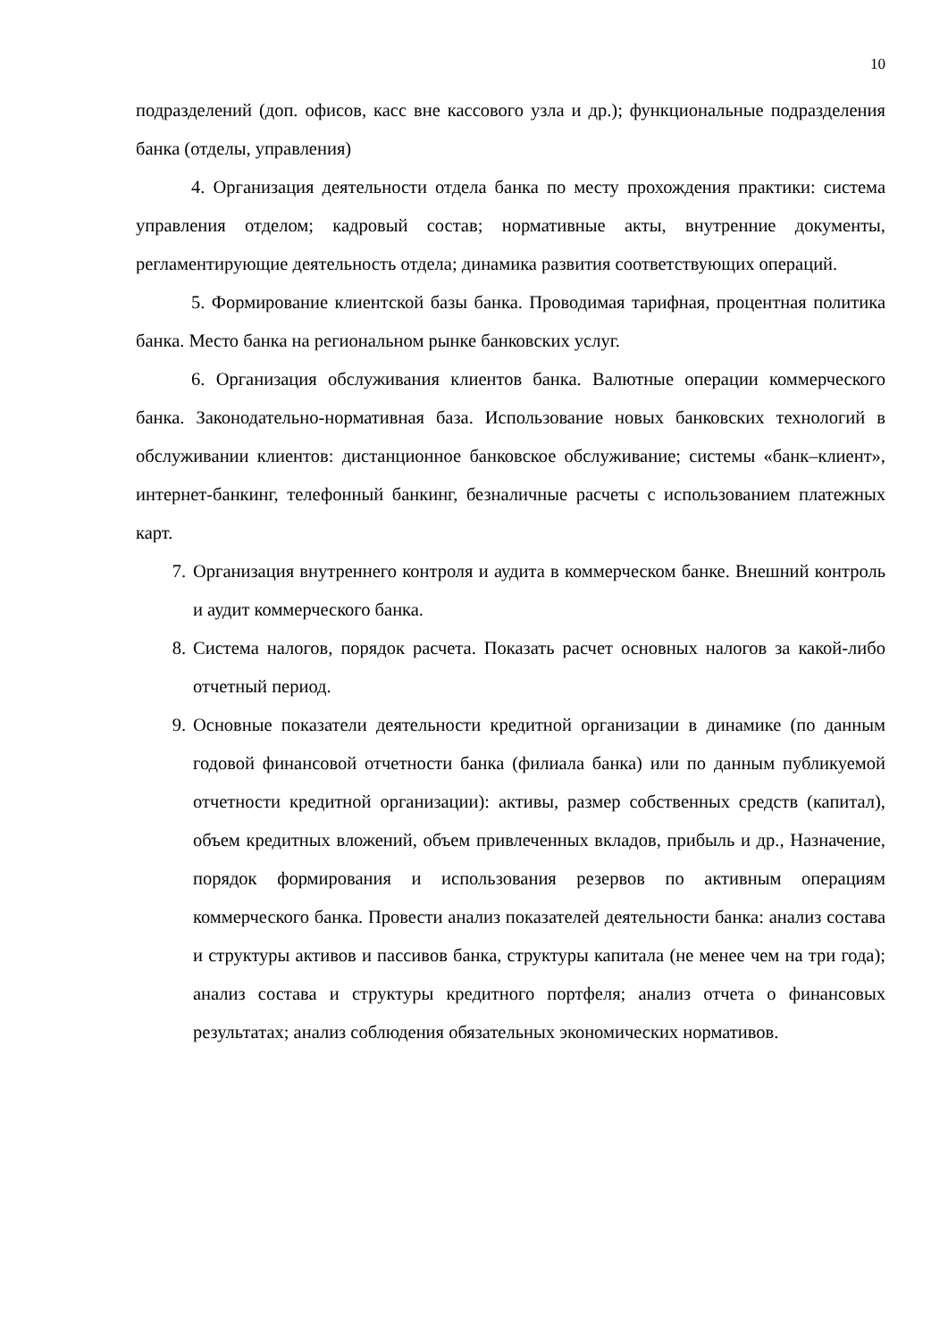10
подразделений (доп. офисов, касс вне кассового узла и др.); функциональные подразделения банка (отделы, управления)
4. Организация деятельности отдела банка по месту прохождения практики: система управления отделом; кадровый состав; нормативные акты, внутренние документы, регламентирующие деятельность отдела; динамика развития соответствующих операций.
5. Формирование клиентской базы банка. Проводимая тарифная, процентная политика банка. Место банка на региональном рынке банковских услуг.
6. Организация обслуживания клиентов банка. Валютные операции коммерческого банка. Законодательно-нормативная база. Использование новых банковских технологий в обслуживании клиентов: дистанционное банковское обслуживание; системы «банк–клиент», интернет-банкинг, телефонный банкинг, безналичные расчеты с использованием платежных карт.
7. Организация внутреннего контроля и аудита в коммерческом банке. Внешний контроль и аудит коммерческого банка.
8. Система налогов, порядок расчета. Показать расчет основных налогов за какой-либо отчетный период.
9. Основные показатели деятельности кредитной организации в динамике (по данным годовой финансовой отчетности банка (филиала банка) или по данным публикуемой отчетности кредитной организации): активы, размер собственных средств (капитал), объем кредитных вложений, объем привлеченных вкладов, прибыль и др., Назначение, порядок формирования и использования резервов по активным операциям коммерческого банка. Провести анализ показателей деятельности банка: анализ состава и структуры активов и пассивов банка, структуры капитала (не менее чем на три года); анализ состава и структуры кредитного портфеля; анализ отчета о финансовых результатах; анализ соблюдения обязательных экономических нормативов.